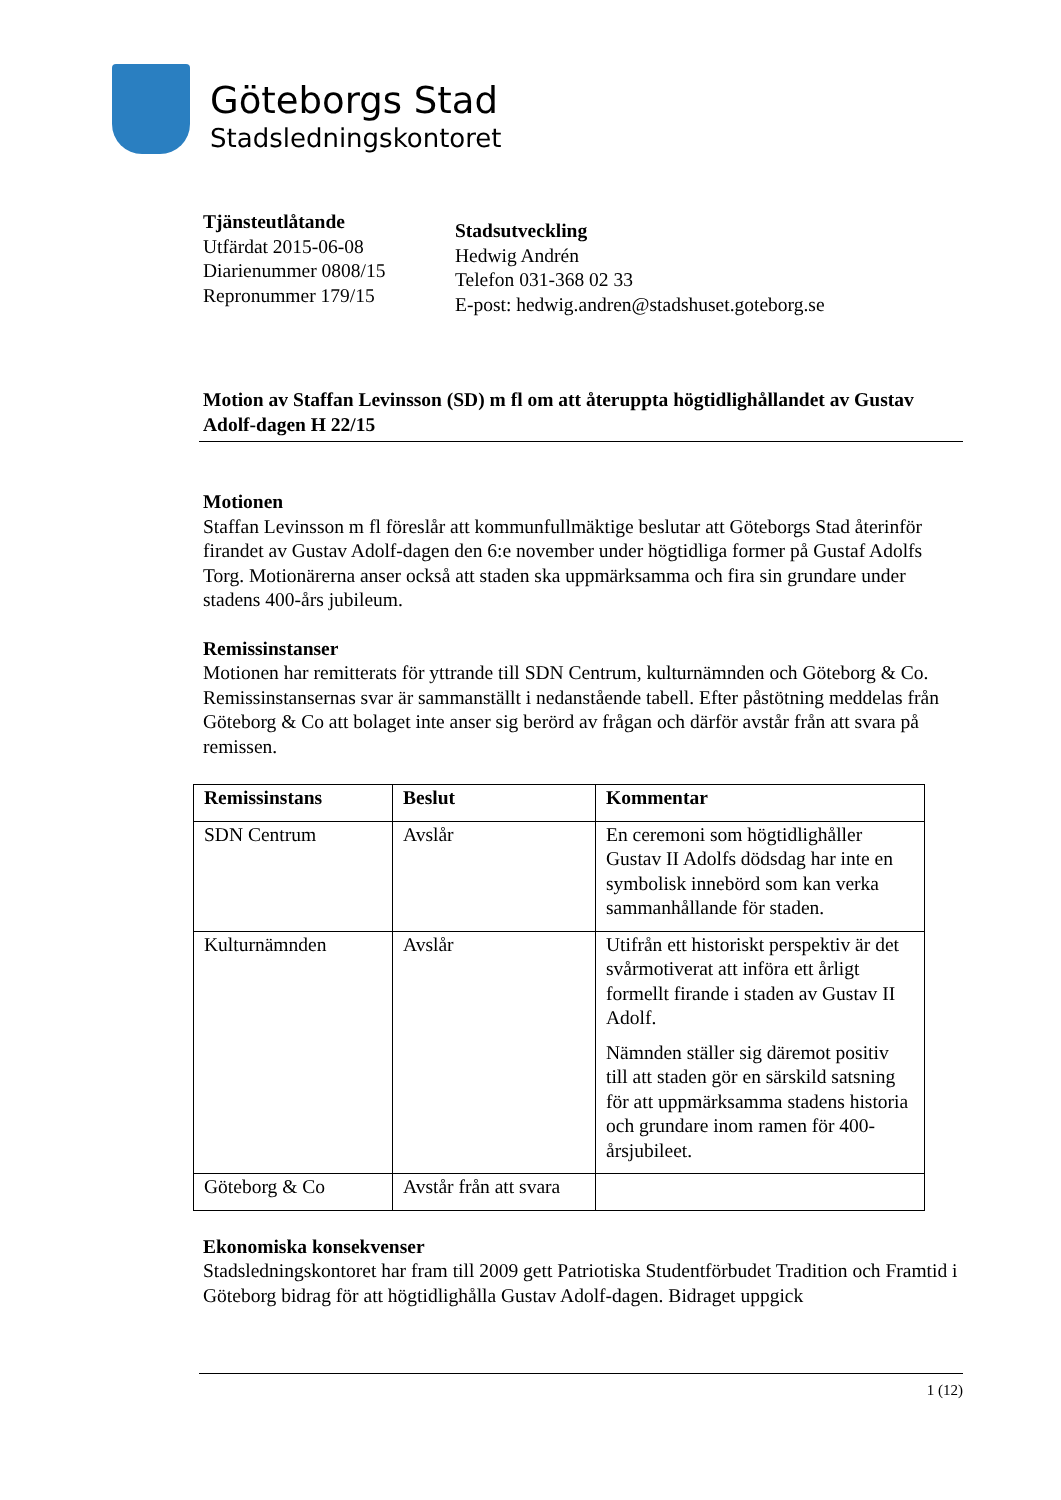Göteborgs Stad
Stadsledningskontoret
Tjänsteutlåtande
Utfärdat 2015-06-08
Diarienummer 0808/15
Repronummer 179/15
Stadsutveckling
Hedwig Andrén
Telefon 031-368 02 33
E-post: hedwig.andren@stadshuset.goteborg.se
Motion av Staffan Levinsson (SD) m fl om att återuppta högtidlighållandet av Gustav Adolf-dagen H 22/15
Motionen
Staffan Levinsson m fl föreslår att kommunfullmäktige beslutar att Göteborgs Stad återinför firandet av Gustav Adolf-dagen den 6:e november under högtidliga former på Gustaf Adolfs Torg. Motionärerna anser också att staden ska uppmärksamma och fira sin grundare under stadens 400-års jubileum.
Remissinstanser
Motionen har remitterats för yttrande till SDN Centrum, kulturnämnden och Göteborg & Co. Remissinstansernas svar är sammanställt i nedanstående tabell. Efter påstötning meddelas från Göteborg & Co att bolaget inte anser sig berörd av frågan och därför avstår från att svara på remissen.
| Remissinstans | Beslut | Kommentar |
| --- | --- | --- |
| SDN Centrum | Avslår | En ceremoni som högtidlighåller Gustav II Adolfs dödsdag har inte en symbolisk innebörd som kan verka sammanhållande för staden. |
| Kulturnämnden | Avslår | Utifrån ett historiskt perspektiv är det svårmotiverat att införa ett årligt formellt firande i staden av Gustav II Adolf. Nämnden ställer sig däremot positiv till att staden gör en särskild satsning för att uppmärksamma stadens historia och grundare inom ramen för 400-årsjubileet. |
| Göteborg & Co | Avstår från att svara | |
Ekonomiska konsekvenser
Stadsledningskontoret har fram till 2009 gett Patriotiska Studentförbudet Tradition och Framtid i Göteborg bidrag för att högtidlighålla Gustav Adolf-dagen. Bidraget uppgick
1 (12)